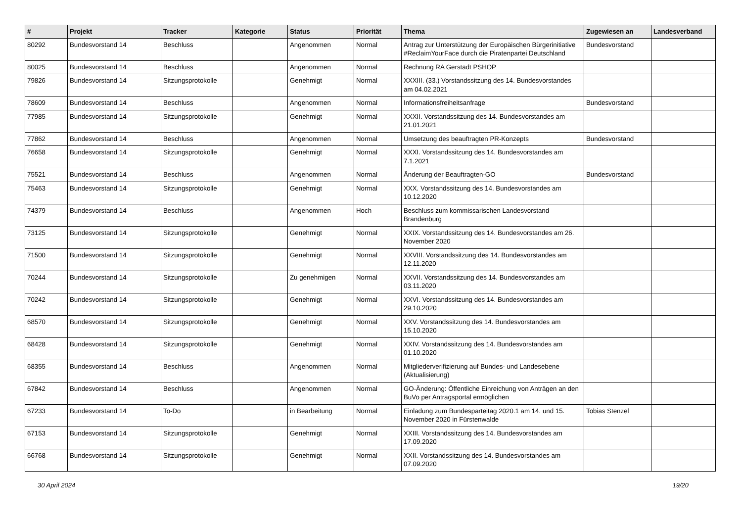| # | Projekt | Tracker | Kategorie | Status | Priorität | Thema | Zugewiesen an | Landesverband |
| --- | --- | --- | --- | --- | --- | --- | --- | --- |
| 80292 | Bundesvorstand 14 | Beschluss | | Angenommen | Normal | Antrag zur Unterstützung der Europäischen Bürgerinitiative #ReclaimYourFace durch die Piratenpartei Deutschland | Bundesvorstand | |
| 80025 | Bundesvorstand 14 | Beschluss | | Angenommen | Normal | Rechnung RA Gerstädt PSHOP | | |
| 79826 | Bundesvorstand 14 | Sitzungsprotokolle | | Genehmigt | Normal | XXXIII. (33.) Vorstandssitzung des 14. Bundesvorstandes am 04.02.2021 | | |
| 78609 | Bundesvorstand 14 | Beschluss | | Angenommen | Normal | Informationsfreiheitsanfrage | Bundesvorstand | |
| 77985 | Bundesvorstand 14 | Sitzungsprotokolle | | Genehmigt | Normal | XXXII. Vorstandssitzung des 14. Bundesvorstandes am 21.01.2021 | | |
| 77862 | Bundesvorstand 14 | Beschluss | | Angenommen | Normal | Umsetzung des beauftragten PR-Konzepts | Bundesvorstand | |
| 76658 | Bundesvorstand 14 | Sitzungsprotokolle | | Genehmigt | Normal | XXXI. Vorstandssitzung des 14. Bundesvorstandes am 7.1.2021 | | |
| 75521 | Bundesvorstand 14 | Beschluss | | Angenommen | Normal | Änderung der Beauftragten-GO | Bundesvorstand | |
| 75463 | Bundesvorstand 14 | Sitzungsprotokolle | | Genehmigt | Normal | XXX. Vorstandssitzung des 14. Bundesvorstandes am 10.12.2020 | | |
| 74379 | Bundesvorstand 14 | Beschluss | | Angenommen | Hoch | Beschluss zum kommissarischen Landesvorstand Brandenburg | | |
| 73125 | Bundesvorstand 14 | Sitzungsprotokolle | | Genehmigt | Normal | XXIX. Vorstandssitzung des 14. Bundesvorstandes am 26. November 2020 | | |
| 71500 | Bundesvorstand 14 | Sitzungsprotokolle | | Genehmigt | Normal | XXVIII. Vorstandssitzung des 14. Bundesvorstandes am 12.11.2020 | | |
| 70244 | Bundesvorstand 14 | Sitzungsprotokolle | | Zu genehmigen | Normal | XXVII. Vorstandssitzung des 14. Bundesvorstandes am 03.11.2020 | | |
| 70242 | Bundesvorstand 14 | Sitzungsprotokolle | | Genehmigt | Normal | XXVI. Vorstandssitzung des 14. Bundesvorstandes am 29.10.2020 | | |
| 68570 | Bundesvorstand 14 | Sitzungsprotokolle | | Genehmigt | Normal | XXV. Vorstandssitzung des 14. Bundesvorstandes am 15.10.2020 | | |
| 68428 | Bundesvorstand 14 | Sitzungsprotokolle | | Genehmigt | Normal | XXIV. Vorstandssitzung des 14. Bundesvorstandes am 01.10.2020 | | |
| 68355 | Bundesvorstand 14 | Beschluss | | Angenommen | Normal | Mitgliederverifizierung auf Bundes- und Landesebene (Aktualisierung) | | |
| 67842 | Bundesvorstand 14 | Beschluss | | Angenommen | Normal | GO-Änderung: Öffentliche Einreichung von Anträgen an den BuVo per Antragsportal ermöglichen | | |
| 67233 | Bundesvorstand 14 | To-Do | | in Bearbeitung | Normal | Einladung zum Bundesparteitag 2020.1 am 14. und 15. November 2020 in Fürstenwalde | Tobias Stenzel | |
| 67153 | Bundesvorstand 14 | Sitzungsprotokolle | | Genehmigt | Normal | XXIII. Vorstandssitzung des 14. Bundesvorstandes am 17.09.2020 | | |
| 66768 | Bundesvorstand 14 | Sitzungsprotokolle | | Genehmigt | Normal | XXII. Vorstandssitzung des 14. Bundesvorstandes am 07.09.2020 | | |
30 April 2024 19/20